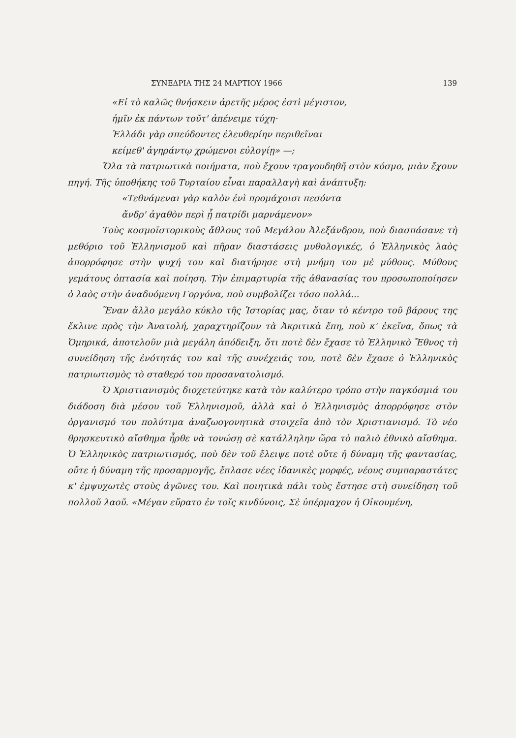ΣΥΝΕΔΡΙΑ ΤΗΣ 24 ΜΑΡΤΙΟΥ 1966 139
«Εἰ τὸ καλῶς θνήσκειν ἀρετῆς μέρος ἐστὶ μέγιστον,
ἡμῖν ἐκ πάντων τοῦτ' ἀπένειμε τύχη·
Ἑλλάδι γὰρ σπεύδοντες ἐλευθερίην περιθεῖναι
κείμεθ' ἀγηράντῳ χρώμενοι εὐλογίῃ» —;
Ὅλα τὰ πατριωτικὰ ποιήματα, ποὺ ἔχουν τραγουδηθῆ στὸν κόσμο, μιὰν ἔχουν πηγή. Τῆς ὑποθήκης τοῦ Τυρταίου εἶναι παραλλαγὴ καὶ ἀνάπτυξη:
«Τεθνάμεναι γὰρ καλὸν ἐνὶ προμάχοισι πεσόντα
ἄνδρ' ἀγαθὸν περὶ ᾗ πατρίδι μαρνάμενον»
Τοὺς κοσμοϊστορικοὺς ἄθλους τοῦ Μεγάλου Ἀλεξάνδρου, ποὺ διασπάσανε τὴ μεθόριο τοῦ Ἑλληνισμοῦ καὶ πῆραν διαστάσεις μυθολογικές, ὁ Ἑλληνικὸς λαὸς ἀπορρόφησε στὴν ψυχή του καὶ διατήρησε στὴ μνήμη του μὲ μύθους. Μύθους γεμάτους ὀπτασία καὶ ποίηση. Τὴν ἐπιμαρτυρία τῆς ἀθανασίας του προσωποποίησεν ὁ λαὸς στὴν ἀναδυόμενη Γοργόνα, ποὺ συμβολίζει τόσο πολλά...
Ἕναν ἄλλο μεγάλο κύκλο τῆς Ἱστορίας μας, ὅταν τὸ κέντρο τοῦ βάρους της ἔκλινε πρὸς τὴν Ἀνατολή, χαραχτηρίζουν τὰ Ἀκριτικὰ ἔπη, ποὺ κ' ἐκεῖνα, ὅπως τὰ Ὁμηρικά, ἀποτελοῦν μιὰ μεγάλη ἀπόδειξη, ὅτι ποτὲ δὲν ἔχασε τὸ Ἑλληνικὸ Ἔθνος τὴ συνείδηση τῆς ἑνότητάς του καὶ τῆς συνέχειάς του, ποτὲ δὲν ἔχασε ὁ Ἑλληνικὸς πατριωτισμὸς τὸ σταθερό του προσανατολισμό.
Ὁ Χριστιανισμὸς διοχετεύτηκε κατὰ τὸν καλύτερο τρόπο στὴν παγκόσμιά του διάδοση διὰ μέσου τοῦ Ἑλληνισμοῦ, ἀλλὰ καὶ ὁ Ἑλληνισμὸς ἀπορρόφησε στὸν ὀργανισμό του πολύτιμα ἀναζωογονητικὰ στοιχεῖα ἀπὸ τὸν Χριστιανισμό. Τὸ νέο θρησκευτικὸ αἴσθημα ἦρθε νὰ τονώσῃ σὲ κατάλληλην ὥρα τὸ παλιὸ ἐθνικὸ αἴσθημα. Ὁ Ἑλληνικὸς πατριωτισμός, ποὺ δὲν τοῦ ἔλειψε ποτὲ οὔτε ἡ δύναμη τῆς φαντασίας, οὔτε ἡ δύναμη τῆς προσαρμογῆς, ἔπλασε νέες ἰδανικὲς μορφές, νέους συμπαραστάτες κ' ἐμψυχωτὲς στοὺς ἀγῶνες του. Καὶ ποιητικὰ πάλι τοὺς ἔστησε στὴ συνείδηση τοῦ πολλοῦ λαοῦ. «Μέγαν εὕρατο ἐν τοῖς κινδύνοις, Σὲ ὑπέρμαχον ἡ Οἰκουμένη,